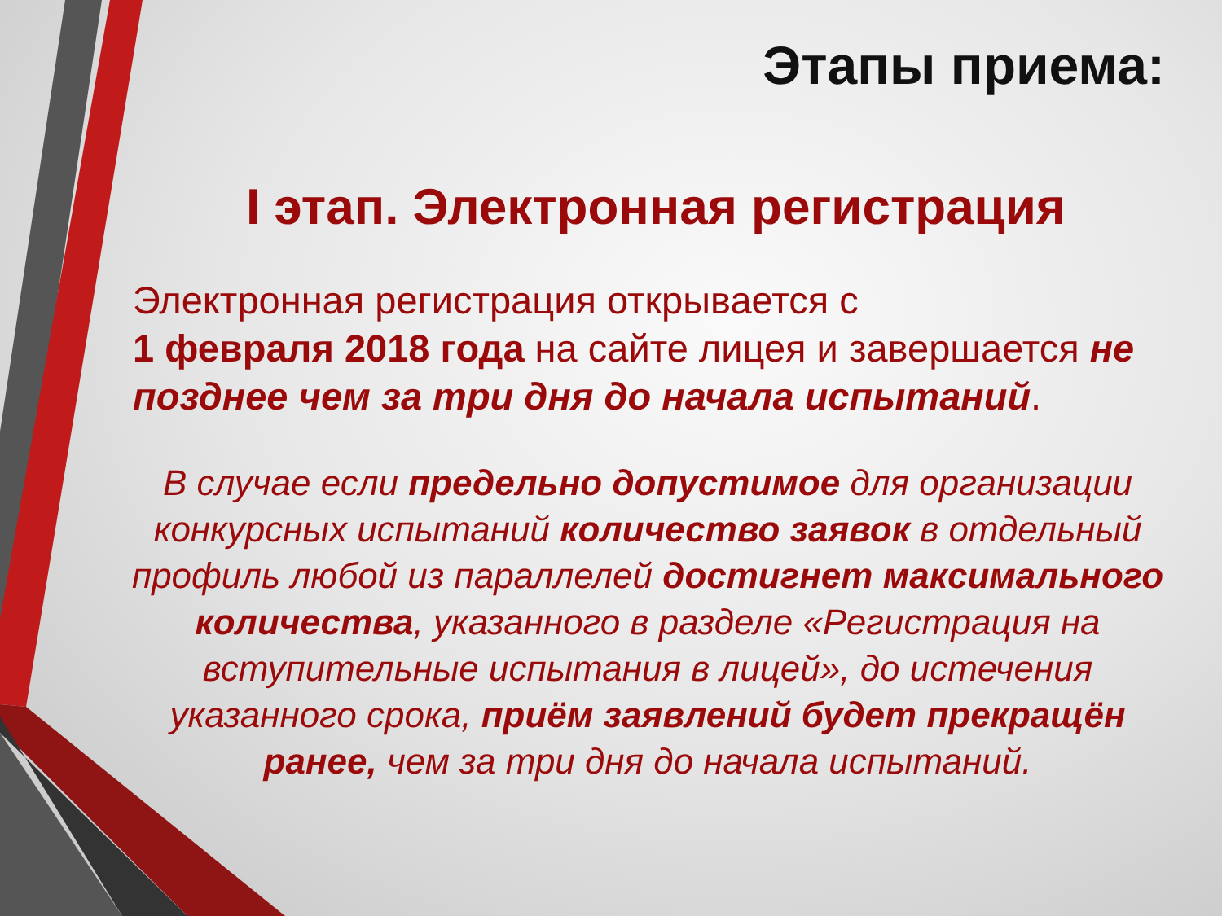Этапы приема:
I этап. Электронная регистрация
Электронная регистрация открывается с
1 февраля 2018 года на сайте лицея и завершается не позднее чем за три дня до начала испытаний.
В случае если предельно допустимое для организации конкурсных испытаний количество заявок в отдельный профиль любой из параллелей достигнет максимального количества, указанного в разделе «Регистрация на вступительные испытания в лицей», до истечения указанного срока, приём заявлений будет прекращён ранее, чем за три дня до начала испытаний.